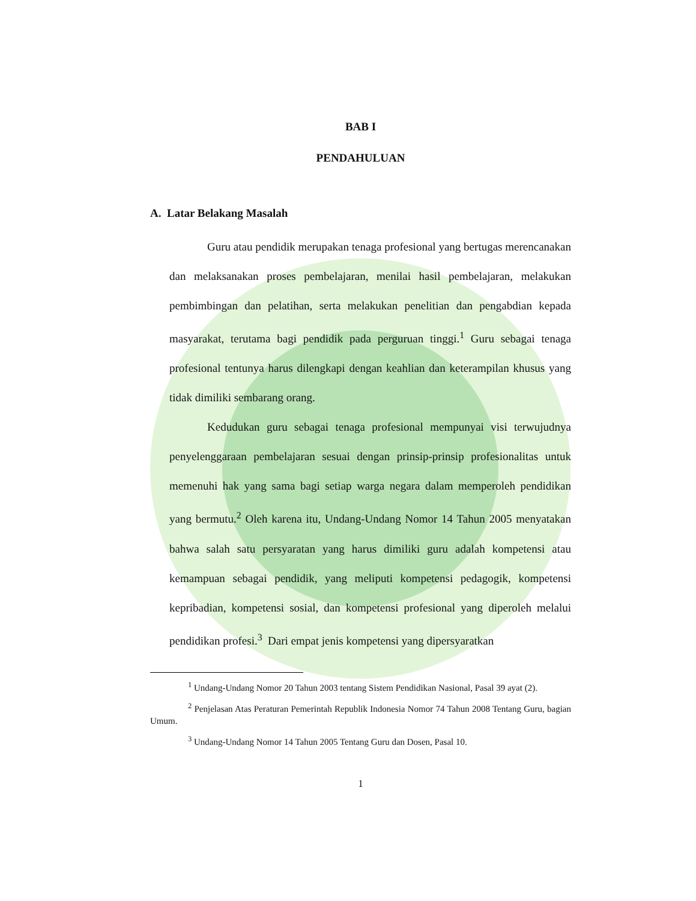BAB I
PENDAHULUAN
A. Latar Belakang Masalah
Guru atau pendidik merupakan tenaga profesional yang bertugas merencanakan dan melaksanakan proses pembelajaran, menilai hasil pembelajaran, melakukan pembimbingan dan pelatihan, serta melakukan penelitian dan pengabdian kepada masyarakat, terutama bagi pendidik pada perguruan tinggi.<sup>1</sup> Guru sebagai tenaga profesional tentunya harus dilengkapi dengan keahlian dan keterampilan khusus yang tidak dimiliki sembarang orang.
Kedudukan guru sebagai tenaga profesional mempunyai visi terwujudnya penyelenggaraan pembelajaran sesuai dengan prinsip-prinsip profesionalitas untuk memenuhi hak yang sama bagi setiap warga negara dalam memperoleh pendidikan yang bermutu.<sup>2</sup> Oleh karena itu, Undang-Undang Nomor 14 Tahun 2005 menyatakan bahwa salah satu persyaratan yang harus dimiliki guru adalah kompetensi atau kemampuan sebagai pendidik, yang meliputi kompetensi pedagogik, kompetensi kepribadian, kompetensi sosial, dan kompetensi profesional yang diperoleh melalui pendidikan profesi.<sup>3</sup> Dari empat jenis kompetensi yang dipersyaratkan
<sup>1</sup> Undang-Undang Nomor 20 Tahun 2003 tentang Sistem Pendidikan Nasional, Pasal 39 ayat (2).
<sup>2</sup> Penjelasan Atas Peraturan Pemerintah Republik Indonesia Nomor 74 Tahun 2008 Tentang Guru, bagian Umum.
<sup>3</sup> Undang-Undang Nomor 14 Tahun 2005 Tentang Guru dan Dosen, Pasal 10.
1